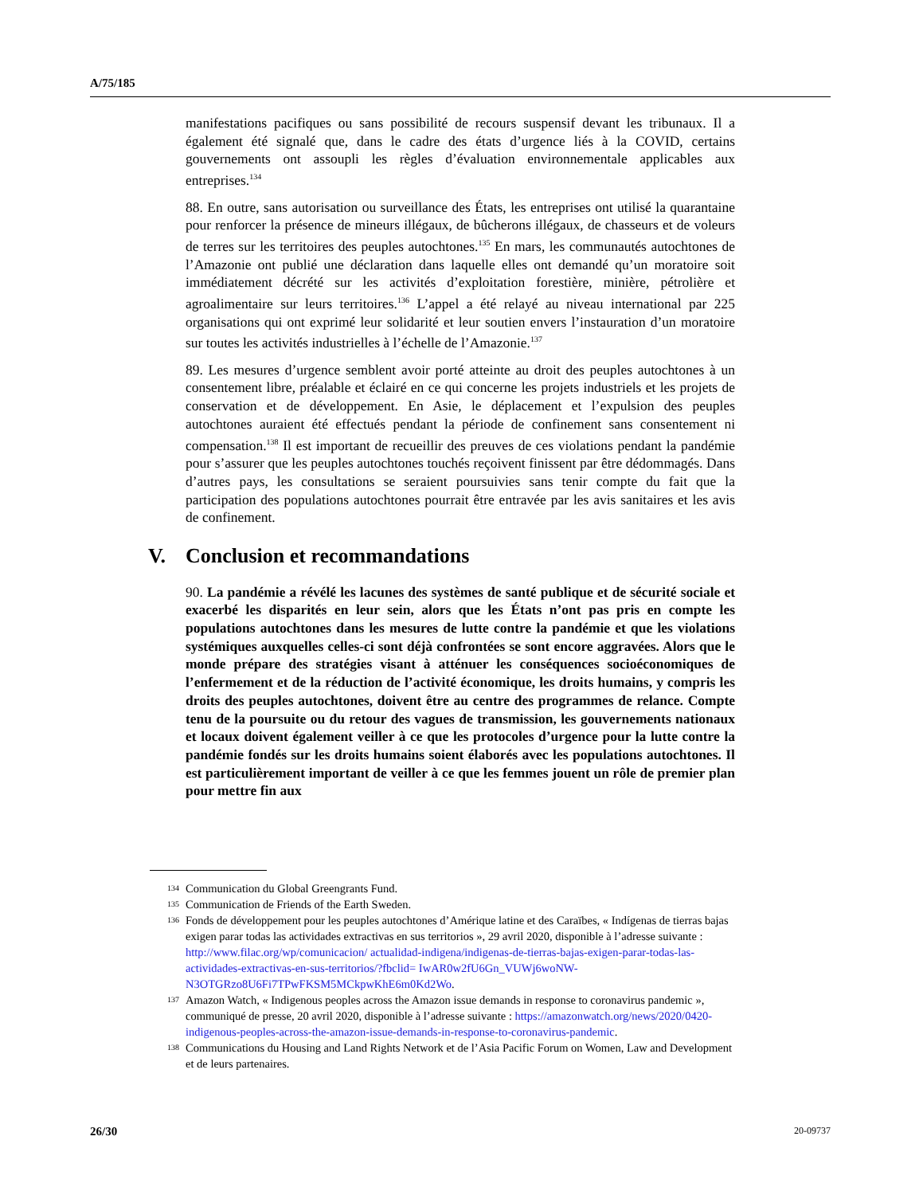A/75/185
manifestations pacifiques ou sans possibilité de recours suspensif devant les tribunaux. Il a également été signalé que, dans le cadre des états d’urgence liés à la COVID, certains gouvernements ont assoupli les règles d’évaluation environnementale applicables aux entreprises.<sup>134</sup>
88. En outre, sans autorisation ou surveillance des États, les entreprises ont utilisé la quarantaine pour renforcer la présence de mineurs illégaux, de bûcherons illégaux, de chasseurs et de voleurs de terres sur les territoires des peuples autochtones.<sup>135</sup> En mars, les communautés autochtones de l’Amazonie ont publié une déclaration dans laquelle elles ont demandé qu’un moratoire soit immédiatement décrété sur les activités d’exploitation forestière, minière, pétrolière et agroalimentaire sur leurs territoires.<sup>136</sup> L’appel a été relayé au niveau international par 225 organisations qui ont exprimé leur solidarité et leur soutien envers l’instauration d’un moratoire sur toutes les activités industrielles à l’échelle de l’Amazonie.<sup>137</sup>
89. Les mesures d’urgence semblent avoir porté atteinte au droit des peuples autochtones à un consentement libre, préalable et éclairé en ce qui concerne les projets industriels et les projets de conservation et de développement. En Asie, le déplacement et l’expulsion des peuples autochtones auraient été effectués pendant la période de confinement sans consentement ni compensation.<sup>138</sup> Il est important de recueillir des preuves de ces violations pendant la pandémie pour s’assurer que les peuples autochtones touchés reçoivent finissent par être dédommagés. Dans d’autres pays, les consultations se seraient poursuivies sans tenir compte du fait que la participation des populations autochtones pourrait être entravée par les avis sanitaires et les avis de confinement.
V. Conclusion et recommandations
90. La pandémie a révélé les lacunes des systèmes de santé publique et de sécurité sociale et exacerbé les disparités en leur sein, alors que les États n’ont pas pris en compte les populations autochtones dans les mesures de lutte contre la pandémie et que les violations systémiques auxquelles celles-ci sont déjà confrontées se sont encore aggravées. Alors que le monde prépare des stratégies visant à atténuer les conséquences socioéconomiques de l’enfermement et de la réduction de l’activité économique, les droits humains, y compris les droits des peuples autochtones, doivent être au centre des programmes de relance. Compte tenu de la poursuite ou du retour des vagues de transmission, les gouvernements nationaux et locaux doivent également veiller à ce que les protocoles d’urgence pour la lutte contre la pandémie fondés sur les droits humains soient élaborés avec les populations autochtones. Il est particulièrement important de veiller à ce que les femmes jouent un rôle de premier plan pour mettre fin aux
134 Communication du Global Greengrants Fund.
135 Communication de Friends of the Earth Sweden.
136 Fonds de développement pour les peuples autochtones d’Amérique latine et des Caraïbes, « Indígenas de tierras bajas exigen parar todas las actividades extractivas en sus territorios », 29 avril 2020, disponible à l’adresse suivante : http://www.filac.org/wp/comunicacion/ actualidad-indigena/indigenas-de-tierras-bajas-exigen-parar-todas-las-actividades-extractivas-en-sus-territorios/?fbclid= IwAR0w2fU6Gn_VUWj6woNW-N3OTGRzo8U6Fi7TPwFKSM5MCkpwKhE6m0Kd2Wo.
137 Amazon Watch, « Indigenous peoples across the Amazon issue demands in response to coronavirus pandemic », communiqué de presse, 20 avril 2020, disponible à l’adresse suivante : https://amazonwatch.org/news/2020/0420-indigenous-peoples-across-the-amazon-issue-demands-in-response-to-coronavirus-pandemic.
138 Communications du Housing and Land Rights Network et de l’Asia Pacific Forum on Women, Law and Development et de leurs partenaires.
26/30 20-09737